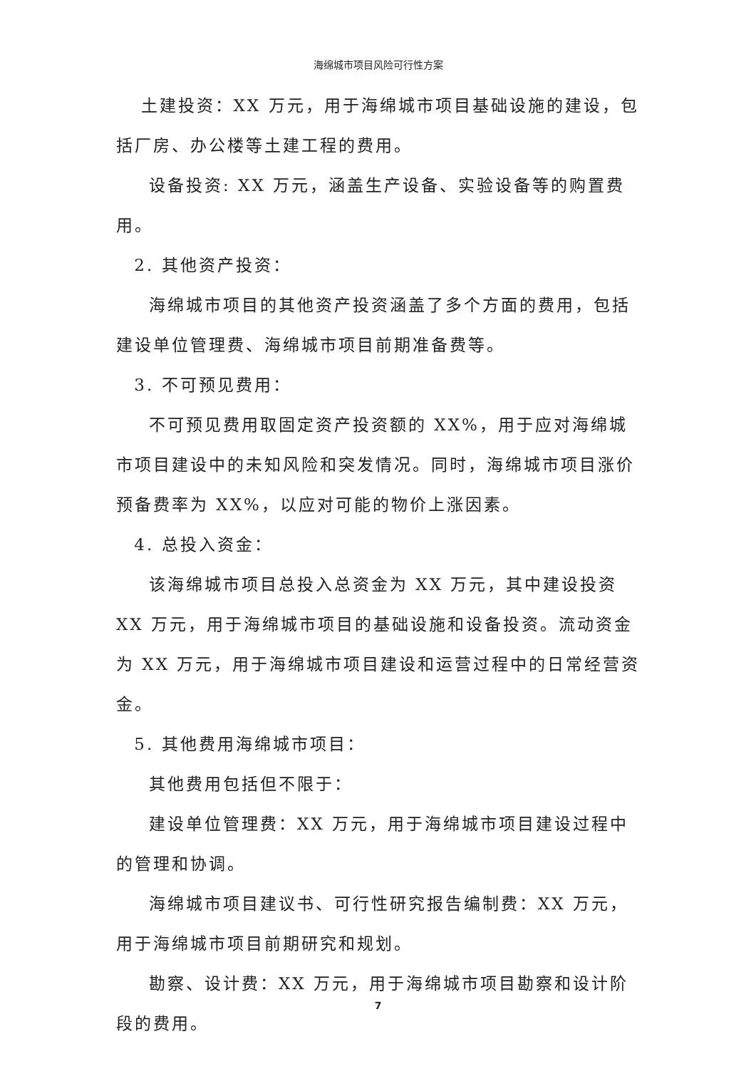海绵城市项目风险可行性方案
土建投资：XX 万元，用于海绵城市项目基础设施的建设，包括厂房、办公楼等土建工程的费用。
设备投资: XX 万元，涵盖生产设备、实验设备等的购置费用。
2. 其他资产投资：
海绵城市项目的其他资产投资涵盖了多个方面的费用，包括建设单位管理费、海绵城市项目前期准备费等。
3. 不可预见费用：
不可预见费用取固定资产投资额的 XX%，用于应对海绵城市项目建设中的未知风险和突发情况。同时，海绵城市项目涨价预备费率为 XX%，以应对可能的物价上涨因素。
4. 总投入资金：
该海绵城市项目总投入总资金为 XX 万元，其中建设投资 XX 万元，用于海绵城市项目的基础设施和设备投资。流动资金为 XX 万元，用于海绵城市项目建设和运营过程中的日常经营资金。
5. 其他费用海绵城市项目：
其他费用包括但不限于：
建设单位管理费：XX 万元，用于海绵城市项目建设过程中的管理和协调。
海绵城市项目建议书、可行性研究报告编制费：XX 万元，用于海绵城市项目前期研究和规划。
勘察、设计费：XX 万元，用于海绵城市项目勘察和设计阶段的费用。
7